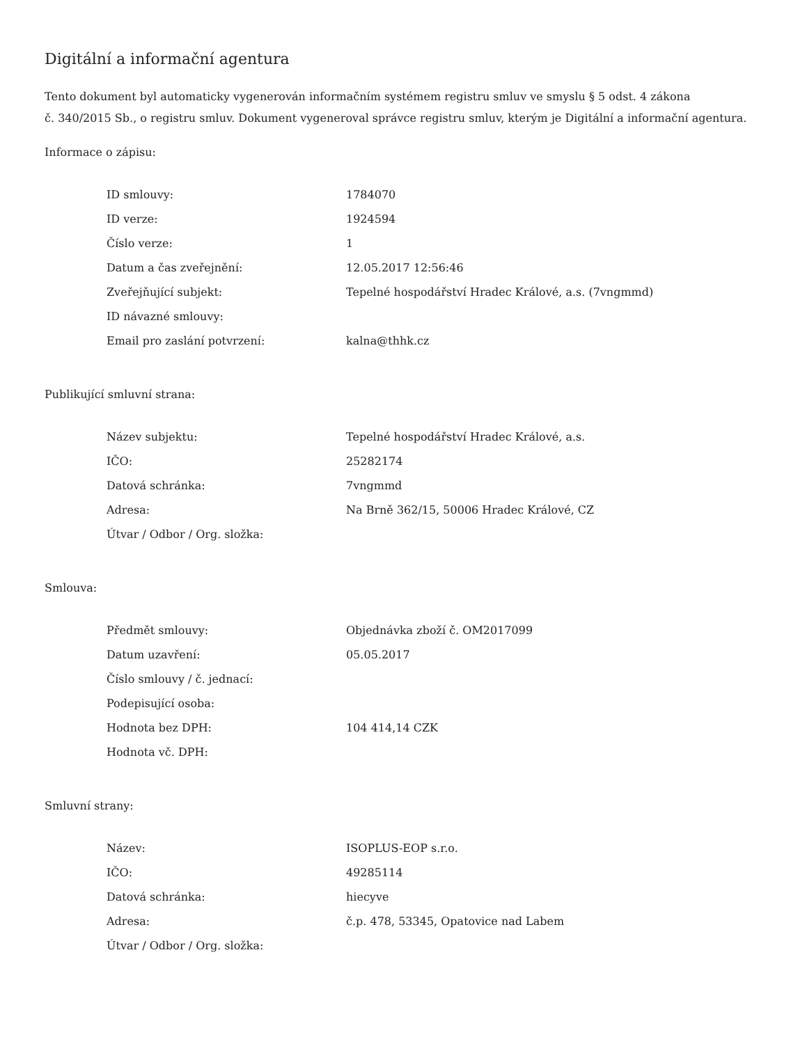Digitální a informační agentura
Tento dokument byl automaticky vygenerován informačním systémem registru smluv ve smyslu § 5 odst. 4 zákona
č. 340/2015 Sb., o registru smluv. Dokument vygeneroval správce registru smluv, kterým je Digitální a informační agentura.
Informace o zápisu:
| ID smlouvy: | 1784070 |
| ID verze: | 1924594 |
| Číslo verze: | 1 |
| Datum a čas zveřejnění: | 12.05.2017 12:56:46 |
| Zveřejňující subjekt: | Tepelné hospodářství Hradec Králové, a.s. (7vngmmd) |
| ID návazné smlouvy: | |
| Email pro zaslání potvrzení: | kalna@thhk.cz |
Publikující smluvní strana:
| Název subjektu: | Tepelné hospodářství Hradec Králové, a.s. |
| IČO: | 25282174 |
| Datová schránka: | 7vngmmd |
| Adresa: | Na Brně 362/15, 50006 Hradec Králové, CZ |
| Útvar / Odbor / Org. složka: | |
Smlouva:
| Předmět smlouvy: | Objednávka zboží č. OM2017099 |
| Datum uzavření: | 05.05.2017 |
| Číslo smlouvy / č. jednací: | |
| Podepisující osoba: | |
| Hodnota bez DPH: | 104 414,14 CZK |
| Hodnota vč. DPH: | |
Smluvní strany:
| Název: | ISOPLUS-EOP s.r.o. |
| IČO: | 49285114 |
| Datová schránka: | hiecyve |
| Adresa: | č.p. 478, 53345, Opatovice nad Labem |
| Útvar / Odbor / Org. složka: | |